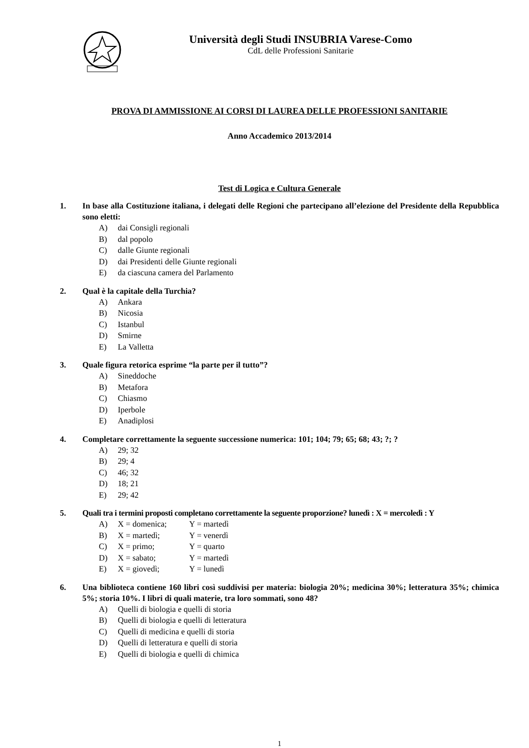Università degli Studi INSUBRIA Varese-Como
CdL delle Professioni Sanitarie
PROVA DI AMMISSIONE AI CORSI DI LAUREA DELLE PROFESSIONI SANITARIE
Anno Accademico 2013/2014
Test di Logica e Cultura Generale
1. In base alla Costituzione italiana, i delegati delle Regioni che partecipano all’elezione del Presidente della Repubblica sono eletti:
A) dai Consigli regionali
B) dal popolo
C) dalle Giunte regionali
D) dai Presidenti delle Giunte regionali
E) da ciascuna camera del Parlamento
2. Qual è la capitale della Turchia?
A) Ankara
B) Nicosia
C) Istanbul
D) Smirne
E) La Valletta
3. Quale figura retorica esprime “la parte per il tutto”?
A) Sineddoche
B) Metafora
C) Chiasmo
D) Iperbole
E) Anadiplosi
4. Completare correttamente la seguente successione numerica: 101; 104; 79; 65; 68; 43; ?; ?
A) 29; 32
B) 29; 4
C) 46; 32
D) 18; 21
E) 29; 42
5. Quali tra i termini proposti completano correttamente la seguente proporzione? lunedì : X = mercoledì : Y
A) X = domenica; Y = martedì
B) X = martedì; Y = venerdì
C) X = primo; Y = quarto
D) X = sabato; Y = martedì
E) X = giovedì; Y = lunedì
6. Una biblioteca contiene 160 libri così suddivisi per materia: biologia 20%; medicina 30%; letteratura 35%; chimica 5%; storia 10%. I libri di quali materie, tra loro sommati, sono 48?
A) Quelli di biologia e quelli di storia
B) Quelli di biologia e quelli di letteratura
C) Quelli di medicina e quelli di storia
D) Quelli di letteratura e quelli di storia
E) Quelli di biologia e quelli di chimica
1